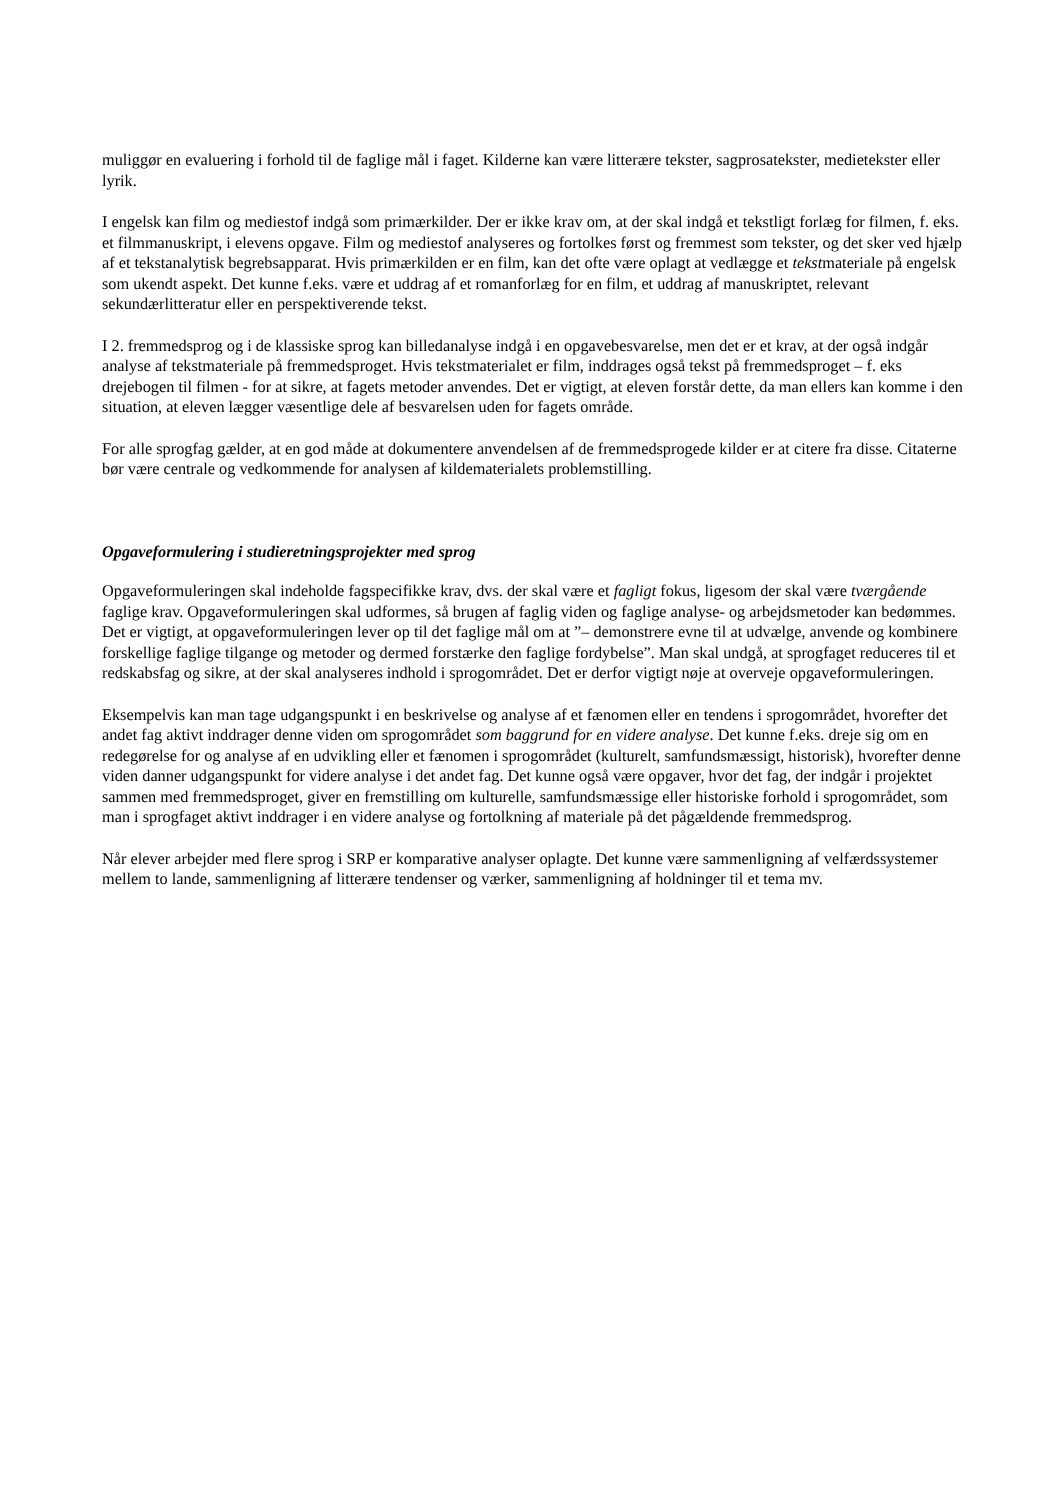muliggør en evaluering i forhold til de faglige mål i faget. Kilderne kan være litterære tekster, sagprosatekster, medietekster eller lyrik.
I engelsk kan film og mediestof indgå som primærkilder. Der er ikke krav om, at der skal indgå et tekstligt forlæg for filmen, f. eks. et filmmanuskript, i elevens opgave. Film og mediestof analyseres og fortolkes først og fremmest som tekster, og det sker ved hjælp af et tekstanalytisk begrebsapparat. Hvis primærkilden er en film, kan det ofte være oplagt at vedlægge et tekstmateriale på engelsk som ukendt aspekt. Det kunne f.eks. være et uddrag af et romanforlæg for en film, et uddrag af manuskriptet, relevant sekundærlitteratur eller en perspektiverende tekst.
I 2. fremmedsprog og i de klassiske sprog kan billedanalyse indgå i en opgavebesvarelse, men det er et krav, at der også indgår analyse af tekstmateriale på fremmedsproget. Hvis tekstmaterialet er film, inddrages også tekst på fremmedsproget – f. eks drejebogen til filmen - for at sikre, at fagets metoder anvendes. Det er vigtigt, at eleven forstår dette, da man ellers kan komme i den situation, at eleven lægger væsentlige dele af besvarelsen uden for fagets område.
For alle sprogfag gælder, at en god måde at dokumentere anvendelsen af de fremmedsprogede kilder er at citere fra disse. Citaterne bør være centrale og vedkommende for analysen af kildematerialets problemstilling.
Opgaveformulering i studieretningsprojekter med sprog
Opgaveformuleringen skal indeholde fagspecifikke krav, dvs. der skal være et fagligt fokus, ligesom der skal være tværgående faglige krav. Opgaveformuleringen skal udformes, så brugen af faglig viden og faglige analyse- og arbejdsmetoder kan bedømmes. Det er vigtigt, at opgaveformuleringen lever op til det faglige mål om at ”– demonstrere evne til at udvælge, anvende og kombinere forskellige faglige tilgange og metoder og dermed forstærke den faglige fordybelse”. Man skal undgå, at sprogfaget reduceres til et redskabsfag og sikre, at der skal analyseres indhold i sprogområdet. Det er derfor vigtigt nøje at overveje opgaveformuleringen.
Eksempelvis kan man tage udgangspunkt i en beskrivelse og analyse af et fænomen eller en tendens i sprogområdet, hvorefter det andet fag aktivt inddrager denne viden om sprogområdet som baggrund for en videre analyse. Det kunne f.eks. dreje sig om en redegørelse for og analyse af en udvikling eller et fænomen i sprogområdet (kulturelt, samfundsmæssigt, historisk), hvorefter denne viden danner udgangspunkt for videre analyse i det andet fag. Det kunne også være opgaver, hvor det fag, der indgår i projektet sammen med fremmedsproget, giver en fremstilling om kulturelle, samfundsmæssige eller historiske forhold i sprogområdet, som man i sprogfaget aktivt inddrager i en videre analyse og fortolkning af materiale på det pågældende fremmedsprog.
Når elever arbejder med flere sprog i SRP er komparative analyser oplagte. Det kunne være sammenligning af velfærdssystemer mellem to lande, sammenligning af litterære tendenser og værker, sammenligning af holdninger til et tema mv.